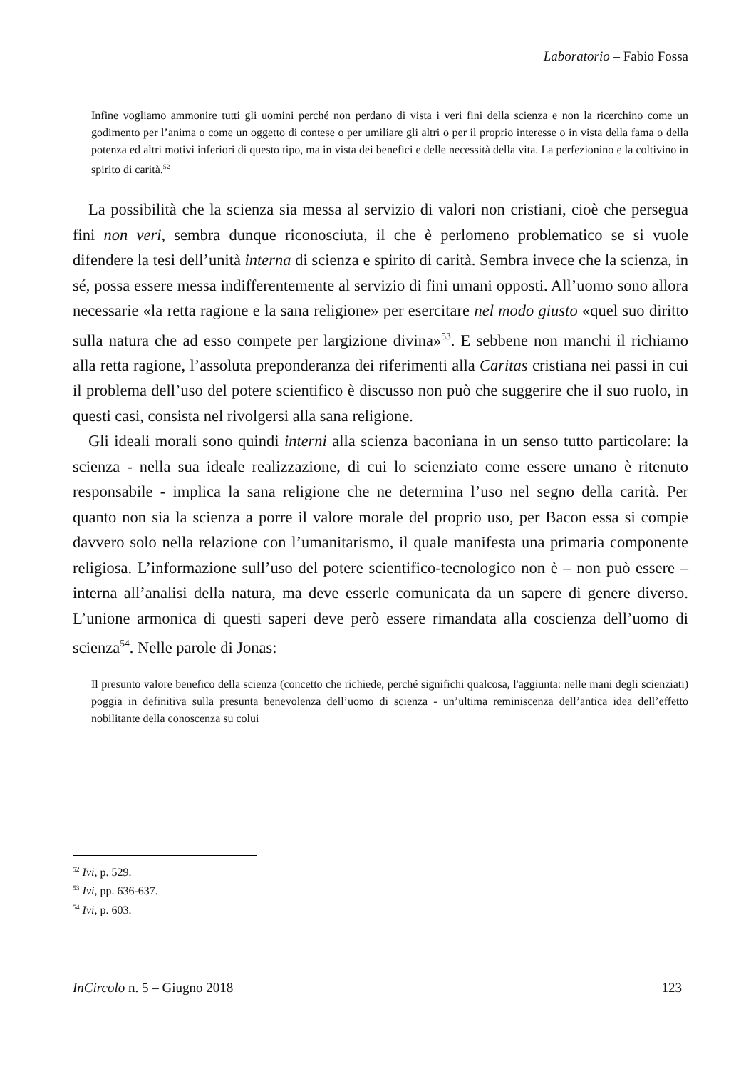Laboratorio – Fabio Fossa
Infine vogliamo ammonire tutti gli uomini perché non perdano di vista i veri fini della scienza e non la ricerchino come un godimento per l’anima o come un oggetto di contese o per umiliare gli altri o per il proprio interesse o in vista della fama o della potenza ed altri motivi inferiori di questo tipo, ma in vista dei benefici e delle necessità della vita. La perfezionino e la coltivino in spirito di carità.<sup>52</sup>
La possibilità che la scienza sia messa al servizio di valori non cristiani, cioè che persegua fini non veri, sembra dunque riconosciuta, il che è perlomeno problematico se si vuole difendere la tesi dell’unità interna di scienza e spirito di carità. Sembra invece che la scienza, in sé, possa essere messa indifferentemente al servizio di fini umani opposti. All’uomo sono allora necessarie «la retta ragione e la sana religione» per esercitare nel modo giusto «quel suo diritto sulla natura che ad esso compete per largizione divina»<sup>53</sup>. E sebbene non manchi il richiamo alla retta ragione, l’assoluta preponderanza dei riferimenti alla Caritas cristiana nei passi in cui il problema dell’uso del potere scientifico è discusso non può che suggerire che il suo ruolo, in questi casi, consista nel rivolgersi alla sana religione.
Gli ideali morali sono quindi interni alla scienza baconiana in un senso tutto particolare: la scienza - nella sua ideale realizzazione, di cui lo scienziato come essere umano è ritenuto responsabile - implica la sana religione che ne determina l’uso nel segno della carità. Per quanto non sia la scienza a porre il valore morale del proprio uso, per Bacon essa si compie davvero solo nella relazione con l’umanitarismo, il quale manifesta una primaria componente religiosa. L’informazione sull’uso del potere scientifico-tecnologico non è – non può essere – interna all’analisi della natura, ma deve esserle comunicata da un sapere di genere diverso. L’unione armonica di questi saperi deve però essere rimandata alla coscienza dell’uomo di scienza<sup>54</sup>. Nelle parole di Jonas:
Il presunto valore benefico della scienza (concetto che richiede, perché significhi qualcosa, l'aggiunta: nelle mani degli scienziati) poggia in definitiva sulla presunta benevolenza dell’uomo di scienza - un’ultima reminiscenza dell’antica idea dell’effetto nobilitante della conoscenza su colui
<sup>52</sup> Ivi, p. 529.
<sup>53</sup> Ivi, pp. 636-637.
<sup>54</sup> Ivi, p. 603.
InCircolo n. 5 – Giugno 2018 123